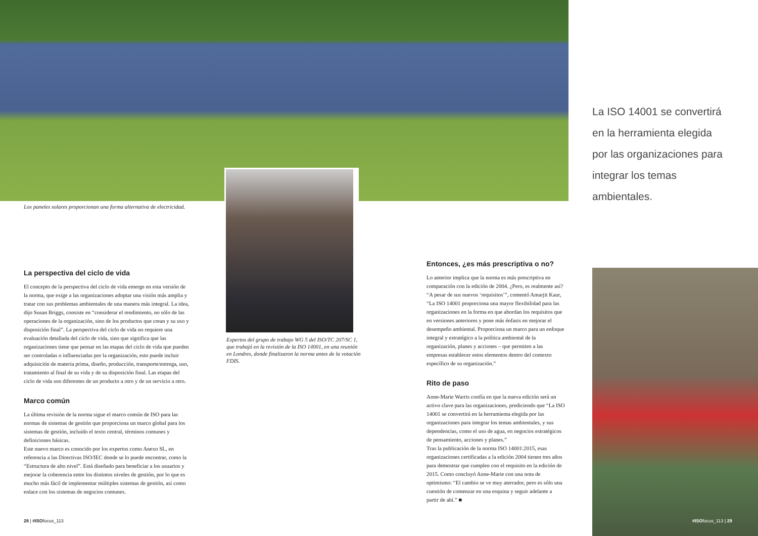Los paneles solares proporcionan una forma alternativa de electricidad.
Expertos del grupo de trabajo WG 5 del ISO/TC 207/SC 1, que trabajó en la revisión de la ISO 14001, en una reunión en Londres, donde finalizaron la norma antes de la votación FDIS.
La ISO 14001 se convertirá en la herramienta elegida por las organizaciones para integrar los temas ambientales.
La perspectiva del ciclo de vida
El concepto de la perspectiva del ciclo de vida emerge en esta versión de la norma, que exige a las organizaciones adoptar una visión más amplia y tratar con sus problemas ambientales de una manera más integral. La idea, dijo Susan Briggs, consiste en “considerar el rendimiento, no sólo de las operaciones de la organización, sino de los productos que crean y su uso y disposición final”. La perspectiva del ciclo de vida no requiere una evaluación detallada del ciclo de vida, sino que significa que las organizaciones tiene que pensar en las etapas del ciclo de vida que pueden ser controladas o influenciadas por la organización, esto puede incluir adquisición de materia prima, diseño, producción, transporte/entrega, uso, tratamiento al final de su vida y de su disposición final. Las etapas del ciclo de vida son diferentes de un producto a otro y de un servicio a otro.
Marco común
La última revisión de la norma sigue el marco común de ISO para las normas de sistemas de gestión que proporciona un marco global para los sistemas de gestión, incluido el texto central, términos comunes y definiciones básicas.
Este nuevo marco es conocido por los expertos como Anexo SL, en referencia a las Directivas ISO/IEC donde se lo puede encontrar, como la “Estructura de alto nivel”. Está diseñado para beneficiar a los usuarios y mejorar la coherencia entre los distintos niveles de gestión, por lo que es mucho más fácil de implementar múltiples sistemas de gestión, así como enlace con los sistemas de negocios comunes.
Entonces, ¿es más prescriptiva o no?
Lo anterior implica que la norma es más prescriptiva en comparación con la edición de 2004. ¿Pero, es realmente así? “A pesar de sus nuevos ‘requisitos’”, comentó Amarjit Kaur, “La ISO 14001 proporciona una mayor flexibilidad para las organizaciones en la forma en que abordan los requisitos que en versiones anteriores y pone más énfasis en mejorar el desempeño ambiental. Proporciona un marco para un enfoque integral y estratégico a la política ambiental de la organización, planes y acciones – que permiten a las empresas establecer estos elementos dentro del contexto específico de su organización.”
Rito de paso
Anne-Marie Warris confía en que la nueva edición será un activo clave para las organizaciones, prediciendo que “La ISO 14001 se convertirá en la herramienta elegida por las organizaciones para integrar los temas ambientales, y sus dependencias, como el uso de agua, en negocios estratégicos de pensamiento, acciones y planes.”
Tras la publicación de la norma ISO 14001:2015, esas organizaciones certificadas a la edición 2004 tienen tres años para demostrar que cumplen con el requisito en la edición de 2015. Como concluyó Anne-Marie con una nota de optimismo: “El cambio se ve muy aterrador, pero es sólo una cuestión de comenzar en una esquina y seguir adelante a partir de ahí.” ■
28 | #ISOfocus_113 #ISOfocus_113 | 29